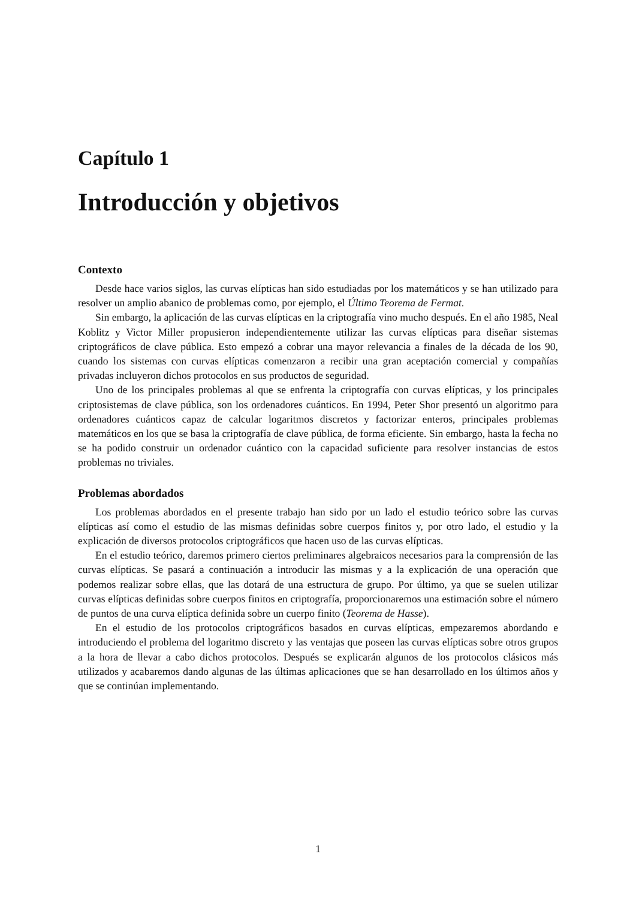Capítulo 1
Introducción y objetivos
Contexto
Desde hace varios siglos, las curvas elípticas han sido estudiadas por los matemáticos y se han utilizado para resolver un amplio abanico de problemas como, por ejemplo, el Último Teorema de Fermat.
Sin embargo, la aplicación de las curvas elípticas en la criptografía vino mucho después. En el año 1985, Neal Koblitz y Victor Miller propusieron independientemente utilizar las curvas elípticas para diseñar sistemas criptográficos de clave pública. Esto empezó a cobrar una mayor relevancia a finales de la década de los 90, cuando los sistemas con curvas elípticas comenzaron a recibir una gran aceptación comercial y compañías privadas incluyeron dichos protocolos en sus productos de seguridad.
Uno de los principales problemas al que se enfrenta la criptografía con curvas elípticas, y los principales criptosistemas de clave pública, son los ordenadores cuánticos. En 1994, Peter Shor presentó un algoritmo para ordenadores cuánticos capaz de calcular logaritmos discretos y factorizar enteros, principales problemas matemáticos en los que se basa la criptografía de clave pública, de forma eficiente. Sin embargo, hasta la fecha no se ha podido construir un ordenador cuántico con la capacidad suficiente para resolver instancias de estos problemas no triviales.
Problemas abordados
Los problemas abordados en el presente trabajo han sido por un lado el estudio teórico sobre las curvas elípticas así como el estudio de las mismas definidas sobre cuerpos finitos y, por otro lado, el estudio y la explicación de diversos protocolos criptográficos que hacen uso de las curvas elípticas.
En el estudio teórico, daremos primero ciertos preliminares algebraicos necesarios para la comprensión de las curvas elípticas. Se pasará a continuación a introducir las mismas y a la explicación de una operación que podemos realizar sobre ellas, que las dotará de una estructura de grupo. Por último, ya que se suelen utilizar curvas elípticas definidas sobre cuerpos finitos en criptografía, proporcionaremos una estimación sobre el número de puntos de una curva elíptica definida sobre un cuerpo finito (Teorema de Hasse).
En el estudio de los protocolos criptográficos basados en curvas elípticas, empezaremos abordando e introduciendo el problema del logaritmo discreto y las ventajas que poseen las curvas elípticas sobre otros grupos a la hora de llevar a cabo dichos protocolos. Después se explicarán algunos de los protocolos clásicos más utilizados y acabaremos dando algunas de las últimas aplicaciones que se han desarrollado en los últimos años y que se continúan implementando.
1